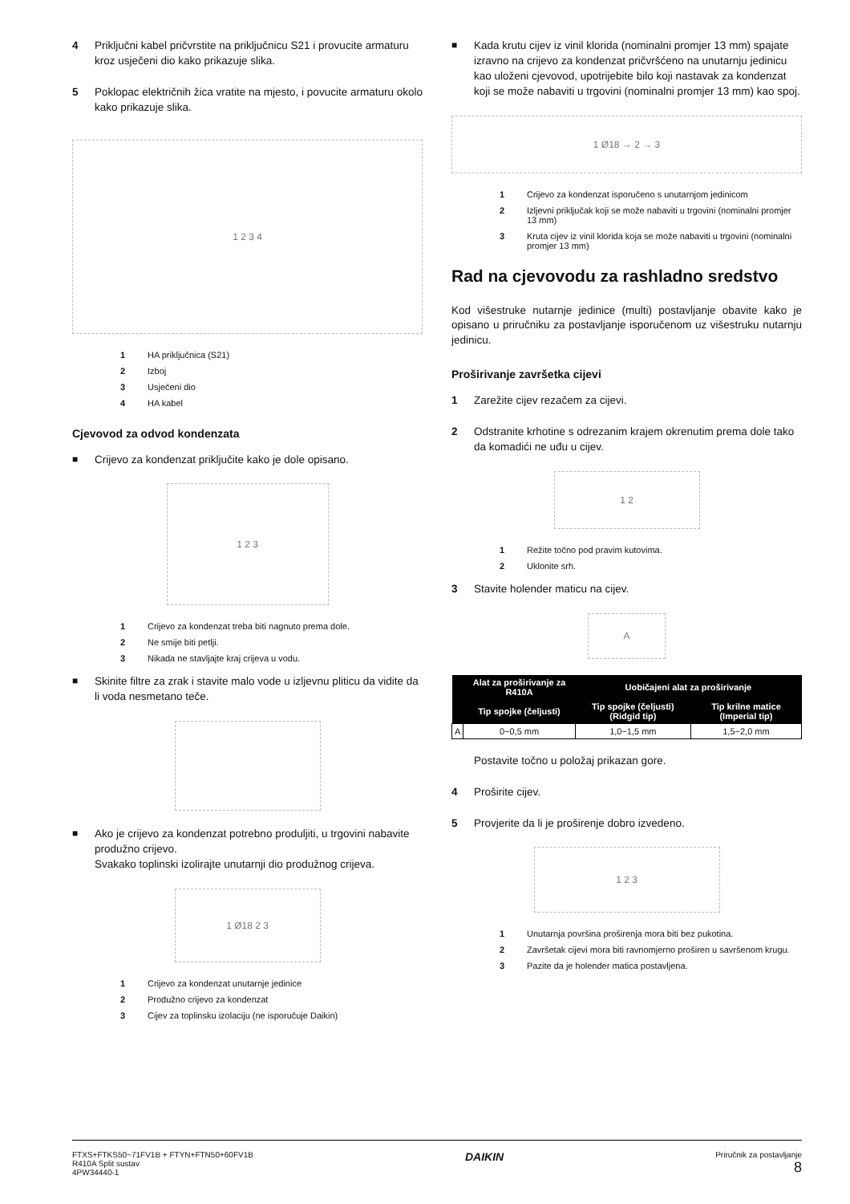4 Priključni kabel pričvrstite na priključnicu S21 i provucite armaturu kroz usječeni dio kako prikazuje slika.
5 Poklopac električnih žica vratite na mjesto, i povucite armaturu okolo kako prikazuje slika.
1 2 3 4
1 HA priključnica (S21)
2 Izboj
3 Usječeni dio
4 HA kabel
Cjevovod za odvod kondenzata
■ Crijevo za kondenzat priključite kako je dole opisano.
1 2 3
1 Crijevo za kondenzat treba biti nagnuto prema dole.
2 Ne smije biti petlji.
3 Nikada ne stavljajte kraj crijeva u vodu.
■ Skinite filtre za zrak i stavite malo vode u izljevnu pliticu da vidite da li voda nesmetano teče.
■ Ako je crijevo za kondenzat potrebno produljiti, u trgovini nabavite produžno crijevo.
Svakako toplinski izolirajte unutarnji dio produžnog crijeva.
1 Ø18 2 3
1 Crijevo za kondenzat unutarnje jedinice
2 Produžno crijevo za kondenzat
3 Cijev za toplinsku izolaciju (ne isporučuje Daikin)
■ Kada krutu cijev iz vinil klorida (nominalni promjer 13 mm) spajate izravno na crijevo za kondenzat pričvršćeno na unutarnju jedinicu kao uloženi cjevovod, upotrijebite bilo koji nastavak za kondenzat koji se može nabaviti u trgovini (nominalni promjer 13 mm) kao spoj.
1 Ø18 → 2 → 3
1 Crijevo za kondenzat isporučeno s unutarnjom jedinicom
2 Izljevni priključak koji se može nabaviti u trgovini (nominalni promjer 13 mm)
3 Kruta cijev iz vinil klorida koja se može nabaviti u trgovini (nominalni promjer 13 mm)
Rad na cjevovodu za rashladno sredstvo
Kod višestruke nutarnje jedinice (multi) postavljanje obavite kako je opisano u priručniku za postavljanje isporučenom uz višestruku nutarnju jedinicu.
Proširivanje završetka cijevi
1 Zarežite cijev rezačem za cijevi.
2 Odstranite krhotine s odrezanim krajem okrenutim prema dole tako da komadići ne uđu u cijev.
1 2
1 Režite točno pod pravim kutovima.
2 Uklonite srh.
3 Stavite holender maticu na cijev.
A
| | Alat za proširivanje za R410A | Uobičajeni alat za proširivanje | |
| --- | --- | --- | --- |
| | Tip spojke (čeljusti) | Tip spojke (čeljusti) (Ridgid tip) | Tip krilne matice (Imperial tip) |
| A | 0~0,5 mm | 1,0~1,5 mm | 1,5~2,0 mm |
Postavite točno u položaj prikazan gore.
4 Proširite cijev.
5 Provjerite da li je proširenje dobro izvedeno.
1 2 3
1 Unutarnja površina proširenja mora biti bez pukotina.
2 Završetak cijevi mora biti ravnomjerno proširen u savršenom krugu.
3 Pazite da je holender matica postavljena.
FTXS+FTKS50~71FV1B + FTYN+FTN50+60FV1B
R410A Split sustav
4PW34440-1
DAIKIN
Priručnik za postavljanje
8